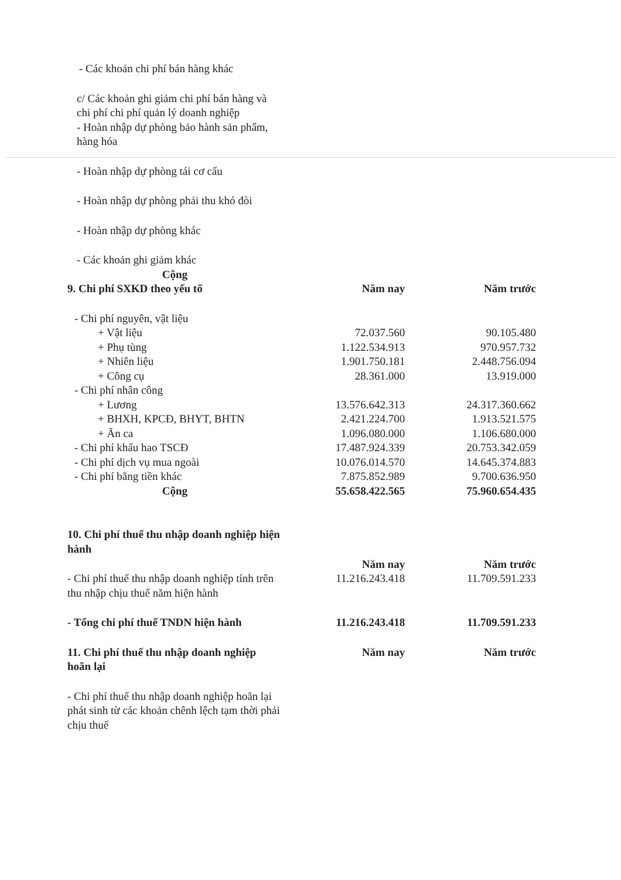| - Các khoản chi phí bán hàng khác | | |
| c/ Các khoản ghi giảm chi phí bán hàng và chi phí chi phí quản lý doanh nghiệp | | |
| - Hoàn nhập dự phòng bảo hành sản phẩm, hàng hóa | | |
| - Hoàn nhập dự phòng tái cơ cấu | | |
| - Hoàn nhập dự phòng phải thu khó đòi | | |
| - Hoàn nhập dự phòng khác | | |
| - Các khoản ghi giảm khác | | |
| Cộng | | |
| 9. Chi phí SXKD theo yếu tố | Năm nay | Năm trước |
| - Chi phí nguyên, vật liệu | | |
| + Vật liệu | 72.037.560 | 90.105.480 |
| + Phụ tùng | 1.122.534.913 | 970.957.732 |
| + Nhiên liệu | 1.901.750.181 | 2.448.756.094 |
| + Công cụ | 28.361.000 | 13.919.000 |
| - Chi phí nhân công | | |
| + Lương | 13.576.642.313 | 24.317.360.662 |
| + BHXH, KPCĐ, BHYT, BHTN | 2.421.224.700 | 1.913.521.575 |
| + Ăn ca | 1.096.080.000 | 1.106.680.000 |
| - Chi phí khấu hao TSCĐ | 17.487.924.339 | 20.753.342.059 |
| - Chi phí dịch vụ mua ngoài | 10.076.014.570 | 14.645.374.883 |
| - Chi phí bằng tiền khác | 7.875.852.989 | 9.700.636.950 |
| Cộng | 55.658.422.565 | 75.960.654.435 |
| 10. Chi phí thuế thu nhập doanh nghiệp hiện hành | Năm nay | Năm trước |
| - Chi phí thuế thu nhập doanh nghiệp tính trên thu nhập chịu thuế năm hiện hành | 11.216.243.418 | 11.709.591.233 |
| - Tổng chi phí thuế TNDN hiện hành | 11.216.243.418 | 11.709.591.233 |
| 11. Chi phí thuế thu nhập doanh nghiệp hoãn lại | Năm nay | Năm trước |
| - Chi phí thuế thu nhập doanh nghiệp hoãn lại phát sinh từ các khoản chênh lệch tạm thời phải chịu thuế | | |